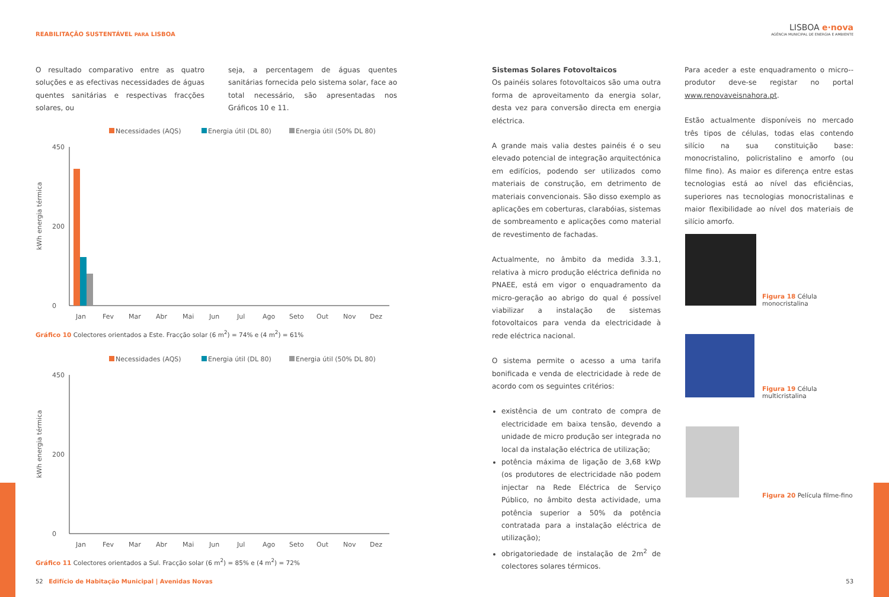REABILITAÇÃO SUSTENTÁVEL PARA LISBOA
LISBOA e·nova
AGÊNCIA MUNICIPAL DE ENERGIA E AMBIENTE
O resultado comparativo entre as quatro soluções e as efectivas necessidades de águas quentes sanitárias e respectivas fracções solares, ou
seja, a percentagem de águas quentes sanitárias fornecida pelo sistema solar, face ao total necessário, são apresentadas nos Gráficos 10 e 11.
Necessidades (AQS)
Energia útil (DL 80)
Energia útil (50% DL 80)
kWh energia térmica
450
0
200
Jan
Fev
Mar
Abr
Mai
Jun
Jul
Ago
Seto
Out
Nov
Dez
Gráfico 10 Colectores orientados a Este. Fracção solar (6 m<sup>2</sup>) = 74% e (4 m<sup>2</sup>) = 61%
Necessidades (AQS)
Energia útil (DL 80)
Energia útil (50% DL 80)
kWh energia térmica
450
0
200
Jan
Fev
Mar
Abr
Mai
Jun
Jul
Ago
Seto
Out
Nov
Dez
Gráfico 11 Colectores orientados a Sul. Fracção solar (6 m<sup>2</sup>) = 85% e (4 m<sup>2</sup>) = 72%
Sistemas Solares Fotovoltaicos
Os painéis solares fotovoltaicos são uma outra forma de aproveitamento da energia solar, desta vez para conversão directa em energia eléctrica.
A grande mais valia destes painéis é o seu elevado potencial de integração arquitectónica em edifícios, podendo ser utilizados como materiais de construção, em detrimento de materiais convencionais. São disso exemplo as aplicações em coberturas, clarabóias, sistemas de sombreamento e aplicações como material de revestimento de fachadas.
Actualmente, no âmbito da medida 3.3.1, relativa à micro produção eléctrica definida no PNAEE, está em vigor o enquadramento da micro-geração ao abrigo do qual é possível viabilizar a instalação de sistemas fotovoltaicos para venda da electricidade à rede eléctrica nacional.
O sistema permite o acesso a uma tarifa bonificada e venda de electricidade à rede de acordo com os seguintes critérios:
existência de um contrato de compra de electricidade em baixa tensão, devendo a unidade de micro produção ser integrada no local da instalação eléctrica de utilização;
potência máxima de ligação de 3,68 kWp (os produtores de electricidade não podem injectar na Rede Eléctrica de Serviço Público, no âmbito desta actividade, uma potência superior a 50% da potência contratada para a instalação eléctrica de utilização);
obrigatoriedade de instalação de 2m<sup>2</sup> de colectores solares térmicos.
Para aceder a este enquadramento o micro--produtor deve-se registar no portal www.renovaveisnahora.pt.
Estão actualmente disponíveis no mercado três tipos de células, todas elas contendo silício na sua constituição base: monocristalino, policristalino e amorfo (ou filme fino). As maior es diferença entre estas tecnologias está ao nível das eficiências, superiores nas tecnologias monocristalinas e maior flexibilidade ao nível dos materiais de silício amorfo.
Figura 18 Célula monocristalina
Figura 19 Célula multicristalina
Figura 20 Película filme-fino
52 Edifício de Habitação Municipal | Avenidas Novas
53